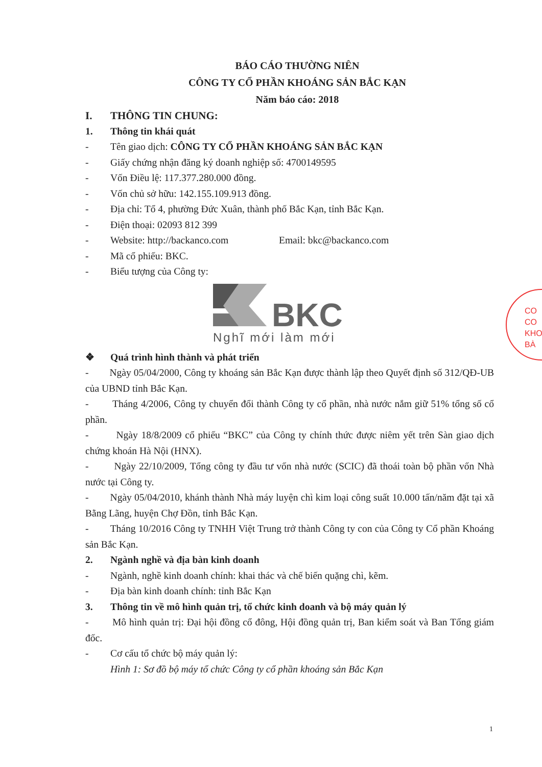BÁO CÁO THƯỜNG NIÊN
CÔNG TY CỔ PHẦN KHOÁNG SẢN BẮC KẠN
Năm báo cáo: 2018
I. THÔNG TIN CHUNG:
1. Thông tin khái quát
- Tên giao dịch: CÔNG TY CỔ PHẦN KHOÁNG SẢN BẮC KẠN
- Giấy chứng nhận đăng ký doanh nghiệp số: 4700149595
- Vốn Điều lệ: 117.377.280.000 đồng.
- Vốn chủ sở hữu: 142.155.109.913 đồng.
- Địa chỉ: Tổ 4, phường Đức Xuân, thành phố Bắc Kạn, tỉnh Bắc Kạn.
- Điện thoại: 02093 812 399
- Website: http://backanco.com Email: bkc@backanco.com
- Mã cổ phiếu: BKC.
- Biểu tượng của Công ty:
BKC
Nghĩ mới làm mới
❖ Quá trình hình thành và phát triển
- Ngày 05/04/2000, Công ty khoáng sản Bắc Kạn được thành lập theo Quyết định số 312/QĐ-UB của UBND tỉnh Bắc Kạn.
- Tháng 4/2006, Công ty chuyển đổi thành Công ty cổ phần, nhà nước nắm giữ 51% tổng số cổ phần.
- Ngày 18/8/2009 cổ phiếu “BKC” của Công ty chính thức được niêm yết trên Sàn giao dịch chứng khoán Hà Nội (HNX).
- Ngày 22/10/2009, Tổng công ty đầu tư vốn nhà nước (SCIC) đã thoái toàn bộ phần vốn Nhà nước tại Công ty.
- Ngày 05/04/2010, khánh thành Nhà máy luyện chì kim loại công suất 10.000 tấn/năm đặt tại xã Bằng Lãng, huyện Chợ Đồn, tỉnh Bắc Kạn.
- Tháng 10/2016 Công ty TNHH Việt Trung trở thành Công ty con của Công ty Cổ phần Khoáng sản Bắc Kạn.
2. Ngành nghề và địa bàn kinh doanh
- Ngành, nghề kinh doanh chính: khai thác và chế biến quặng chì, kẽm.
- Địa bàn kinh doanh chính: tỉnh Bắc Kạn
3. Thông tin về mô hình quản trị, tổ chức kinh doanh và bộ máy quản lý
- Mô hình quản trị: Đại hội đồng cổ đông, Hội đồng quản trị, Ban kiểm soát và Ban Tổng giám đốc.
- Cơ cấu tổ chức bộ máy quản lý:
Hình 1: Sơ đồ bộ máy tổ chức Công ty cổ phần khoáng sản Bắc Kạn
CO
CO
KHO
BÀ
1